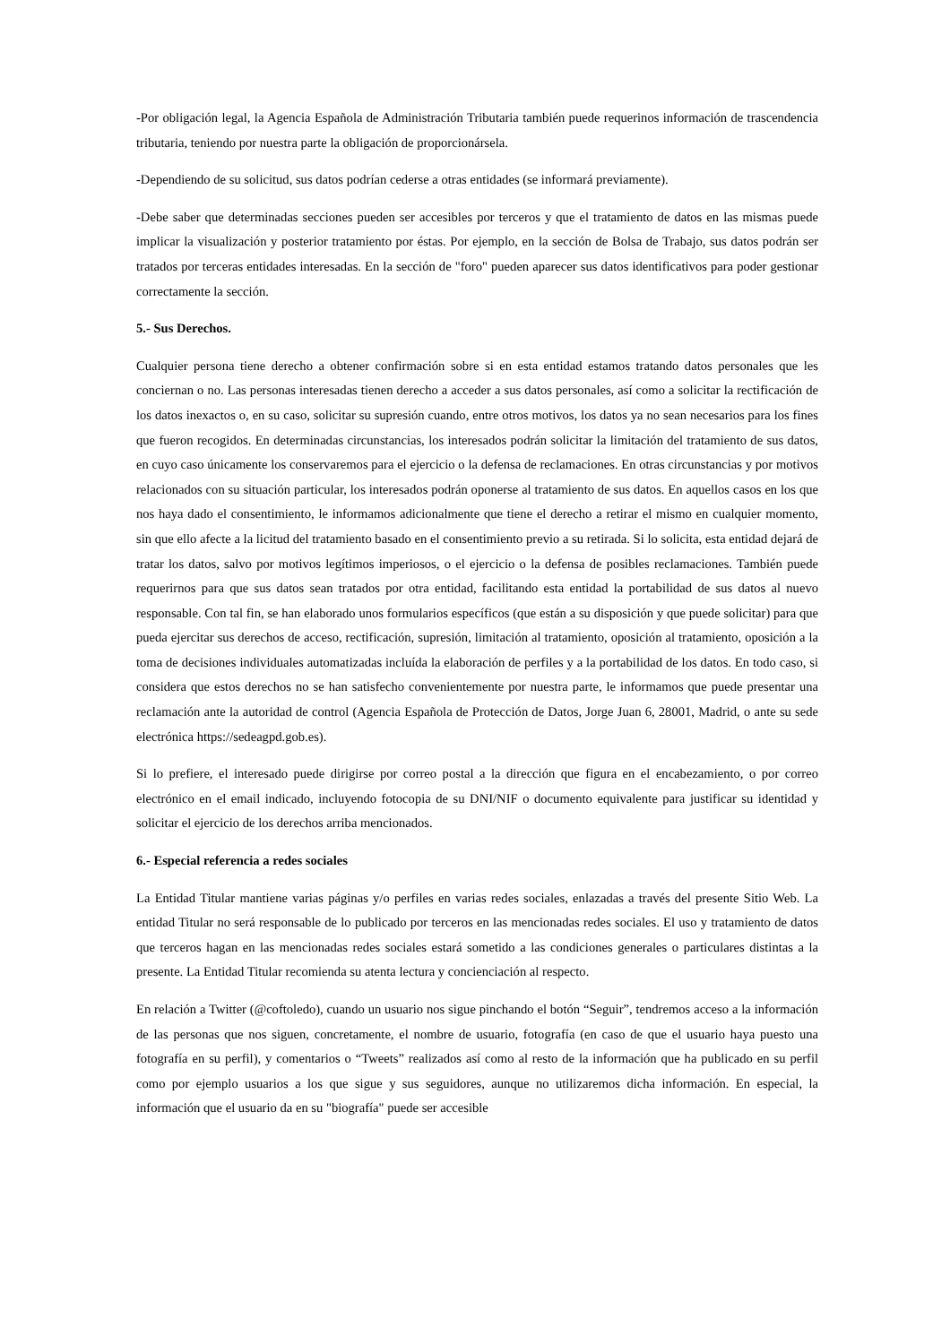-Por obligación legal, la Agencia Española de Administración Tributaria también puede requerinos información de trascendencia tributaria, teniendo por nuestra parte la obligación de proporcionársela.
-Dependiendo de su solicitud, sus datos podrían cederse a otras entidades (se informará previamente).
-Debe saber que determinadas secciones pueden ser accesibles por terceros y que el tratamiento de datos en las mismas puede implicar la visualización y posterior tratamiento por éstas. Por ejemplo, en la sección de Bolsa de Trabajo, sus datos podrán ser tratados por terceras entidades interesadas. En la sección de "foro" pueden aparecer sus datos identificativos para poder gestionar correctamente la sección.
5.- Sus Derechos.
Cualquier persona tiene derecho a obtener confirmación sobre si en esta entidad estamos tratando datos personales que les conciernan o no. Las personas interesadas tienen derecho a acceder a sus datos personales, así como a solicitar la rectificación de los datos inexactos o, en su caso, solicitar su supresión cuando, entre otros motivos, los datos ya no sean necesarios para los fines que fueron recogidos. En determinadas circunstancias, los interesados podrán solicitar la limitación del tratamiento de sus datos, en cuyo caso únicamente los conservaremos para el ejercicio o la defensa de reclamaciones. En otras circunstancias y por motivos relacionados con su situación particular, los interesados podrán oponerse al tratamiento de sus datos. En aquellos casos en los que nos haya dado el consentimiento, le informamos adicionalmente que tiene el derecho a retirar el mismo en cualquier momento, sin que ello afecte a la licitud del tratamiento basado en el consentimiento previo a su retirada. Si lo solicita, esta entidad dejará de tratar los datos, salvo por motivos legítimos imperiosos, o el ejercicio o la defensa de posibles reclamaciones. También puede requerirnos para que sus datos sean tratados por otra entidad, facilitando esta entidad la portabilidad de sus datos al nuevo responsable. Con tal fin, se han elaborado unos formularios específicos (que están a su disposición y que puede solicitar) para que pueda ejercitar sus derechos de acceso, rectificación, supresión, limitación al tratamiento, oposición al tratamiento, oposición a la toma de decisiones individuales automatizadas incluída la elaboración de perfiles y a la portabilidad de los datos. En todo caso, si considera que estos derechos no se han satisfecho convenientemente por nuestra parte, le informamos que puede presentar una reclamación ante la autoridad de control (Agencia Española de Protección de Datos, Jorge Juan 6, 28001, Madrid, o ante su sede electrónica https://sedeagpd.gob.es).
Si lo prefiere, el interesado puede dirigirse por correo postal a la dirección que figura en el encabezamiento, o por correo electrónico en el email indicado, incluyendo fotocopia de su DNI/NIF o documento equivalente para justificar su identidad y solicitar el ejercicio de los derechos arriba mencionados.
6.- Especial referencia a redes sociales
La Entidad Titular mantiene varias páginas y/o perfiles en varias redes sociales, enlazadas a través del presente Sitio Web. La entidad Titular no será responsable de lo publicado por terceros en las mencionadas redes sociales. El uso y tratamiento de datos que terceros hagan en las mencionadas redes sociales estará sometido a las condiciones generales o particulares distintas a la presente. La Entidad Titular recomienda su atenta lectura y concienciación al respecto.
En relación a Twitter (@coftoledo), cuando un usuario nos sigue pinchando el botón “Seguir”, tendremos acceso a la información de las personas que nos siguen, concretamente, el nombre de usuario, fotografía (en caso de que el usuario haya puesto una fotografía en su perfil), y comentarios o “Tweets” realizados así como al resto de la información que ha publicado en su perfil como por ejemplo usuarios a los que sigue y sus seguidores, aunque no utilizaremos dicha información. En especial, la información que el usuario da en su "biografía" puede ser accesible